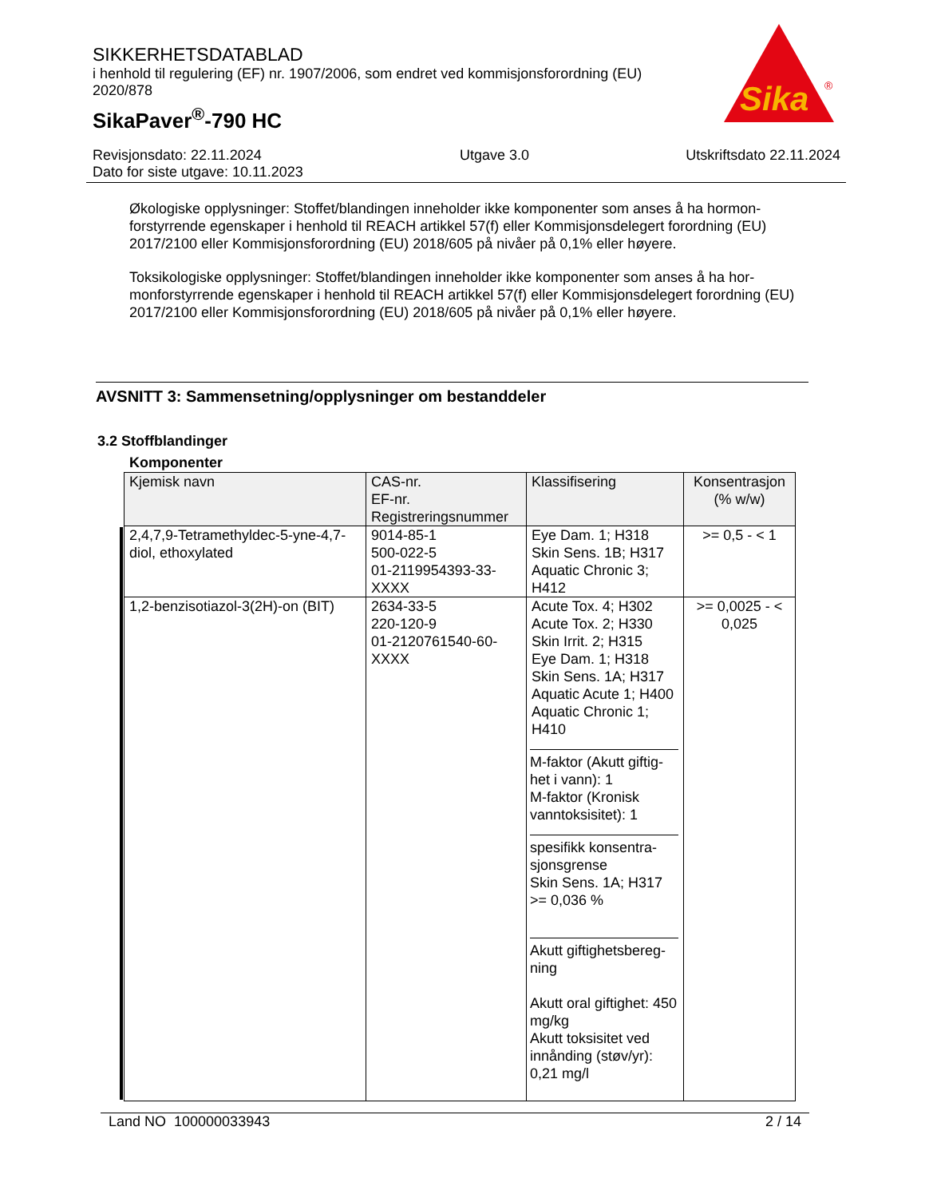SIKKERHETSDATABLAD
i henhold til regulering (EF) nr. 1907/2006, som endret ved kommisjonsforordning (EU) 2020/878
SikaPaver<sup>®</sup>-790 HC
Sika
®
Revisjonsdato: 22.11.2024
Dato for siste utgave: 10.11.2023
Utgave 3.0 Utskriftsdato 22.11.2024
Økologiske opplysninger: Stoffet/blandingen inneholder ikke komponenter som anses å ha hormon-forstyrrende egenskaper i henhold til REACH artikkel 57(f) eller Kommisjonsdelegert forordning (EU) 2017/2100 eller Kommisjonsforordning (EU) 2018/605 på nivåer på 0,1% eller høyere.
Toksikologiske opplysninger: Stoffet/blandingen inneholder ikke komponenter som anses å ha hor-monforstyrrende egenskaper i henhold til REACH artikkel 57(f) eller Kommisjonsdelegert forordning (EU) 2017/2100 eller Kommisjonsforordning (EU) 2018/605 på nivåer på 0,1% eller høyere.
AVSNITT 3: Sammensetning/opplysninger om bestanddeler
3.2 Stoffblandinger
Komponenter
| Kjemisk navn | CAS-nr. EF-nr. Registreringsnummer | Klassifisering | Konsentrasjon (% w/w) |
| --- | --- | --- | --- |
| 2,4,7,9-Tetramethyldec-5-yne-4,7-diol, ethoxylated | 9014-85-1 500-022-5 01-2119954393-33-XXXX | Eye Dam. 1; H318 Skin Sens. 1B; H317 Aquatic Chronic 3; H412 | >= 0,5 - < 1 |
| 1,2-benzisotiazol-3(2H)-on (BIT) | 2634-33-5 220-120-9 01-2120761540-60-XXXX | Acute Tox. 4; H302 Acute Tox. 2; H330 Skin Irrit. 2; H315 Eye Dam. 1; H318 Skin Sens. 1A; H317 Aquatic Acute 1; H400 Aquatic Chronic 1; H410 M-faktor (Akutt giftig-het i vann): 1 M-faktor (Kronisk vanntoksisitet): 1 spesifikk konsentra-sjonsgrense Skin Sens. 1A; H317 >= 0,036 % Akutt giftighetsbereg-ning Akutt oral giftighet: 450 mg/kg Akutt toksisitet ved innånding (støv/yr): 0,21 mg/l | >= 0,0025 - < 0,025 |
Land NO 100000033943 2 / 14